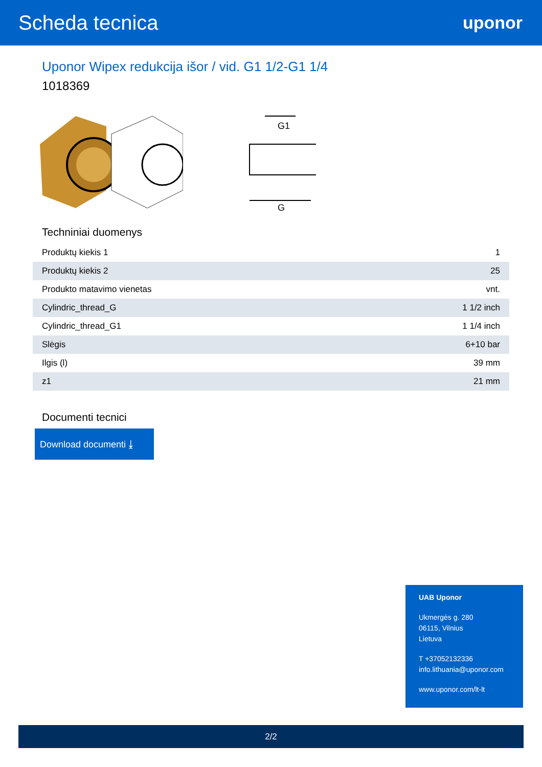Scheda tecnica
uponor
Uponor Wipex redukcija išor / vid. G1 1/2-G1 1/4
1018369
G
G1
Techniniai duomenys
| Produktų kiekis 1 | 1 |
| Produktų kiekis 2 | 25 |
| Produkto matavimo vienetas | vnt. |
| Cylindric_thread_G | 1 1/2 inch |
| Cylindric_thread_G1 | 1 1/4 inch |
| Slėgis | 6+10 bar |
| Ilgis (l) | 39 mm |
| z1 | 21 mm |
Documenti tecnici
Download documenti ⤓
UAB Uponor
Ukmergės g. 280
06115, Vilnius
Lietuva
T +37052132336
info.lithuania@uponor.com
www.uponor.com/lt-lt
2/2